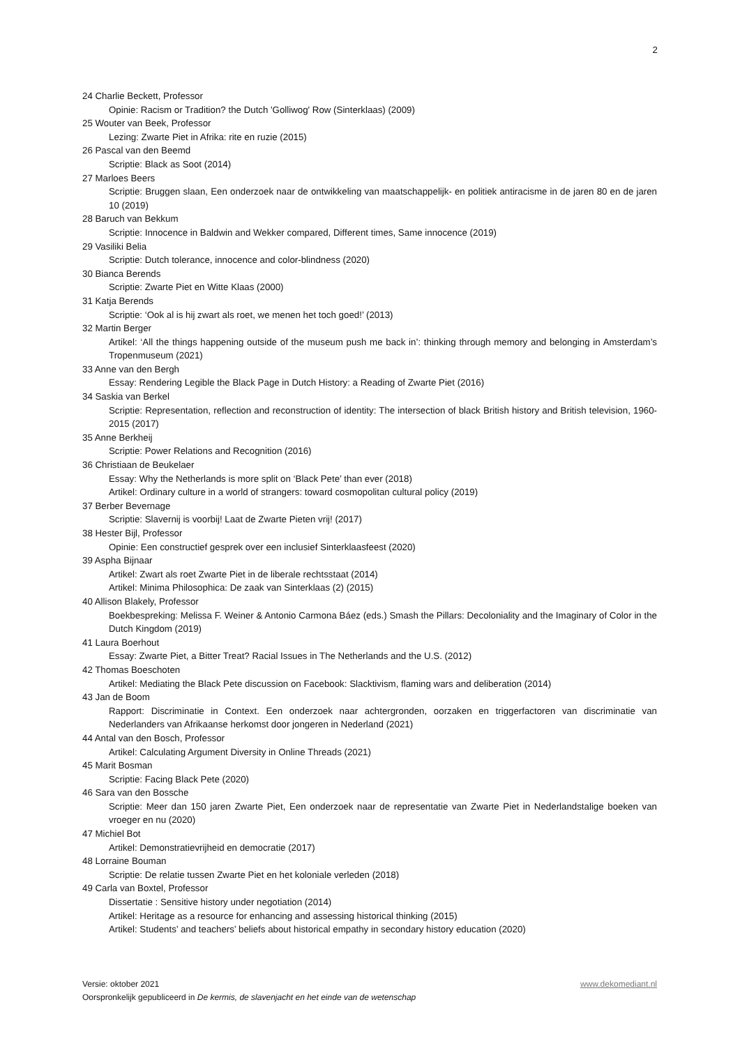2
24 Charlie Beckett, Professor
Opinie: Racism or Tradition? the Dutch 'Golliwog' Row (Sinterklaas) (2009)
25 Wouter van Beek, Professor
Lezing: Zwarte Piet in Afrika: rite en ruzie (2015)
26 Pascal van den Beemd
Scriptie: Black as Soot (2014)
27 Marloes Beers
Scriptie: Bruggen slaan, Een onderzoek naar de ontwikkeling van maatschappelijk- en politiek antiracisme in de jaren 80 en de jaren 10 (2019)
28 Baruch van Bekkum
Scriptie: Innocence in Baldwin and Wekker compared, Different times, Same innocence (2019)
29 Vasiliki Belia
Scriptie: Dutch tolerance, innocence and color-blindness (2020)
30 Bianca Berends
Scriptie: Zwarte Piet en Witte Klaas (2000)
31 Katja Berends
Scriptie: ‘Ook al is hij zwart als roet, we menen het toch goed!’ (2013)
32 Martin Berger
Artikel: ‘All the things happening outside of the museum push me back in’: thinking through memory and belonging in Amsterdam’s Tropenmuseum (2021)
33 Anne van den Bergh
Essay: Rendering Legible the Black Page in Dutch History: a Reading of Zwarte Piet (2016)
34 Saskia van Berkel
Scriptie: Representation, reflection and reconstruction of identity: The intersection of black British history and British television, 1960-2015 (2017)
35 Anne Berkheij
Scriptie: Power Relations and Recognition (2016)
36 Christiaan de Beukelaer
Essay: Why the Netherlands is more split on ‘Black Pete’ than ever (2018)
Artikel: Ordinary culture in a world of strangers: toward cosmopolitan cultural policy (2019)
37 Berber Bevernage
Scriptie: Slavernij is voorbij! Laat de Zwarte Pieten vrij! (2017)
38 Hester Bijl, Professor
Opinie: Een constructief gesprek over een inclusief Sinterklaasfeest (2020)
39 Aspha Bijnaar
Artikel: Zwart als roet Zwarte Piet in de liberale rechtsstaat (2014)
Artikel: Minima Philosophica: De zaak van Sinterklaas (2) (2015)
40 Allison Blakely, Professor
Boekbespreking: Melissa F. Weiner & Antonio Carmona Báez (eds.) Smash the Pillars: Decoloniality and the Imaginary of Color in the Dutch Kingdom (2019)
41 Laura Boerhout
Essay: Zwarte Piet, a Bitter Treat? Racial Issues in The Netherlands and the U.S. (2012)
42 Thomas Boeschoten
Artikel: Mediating the Black Pete discussion on Facebook: Slacktivism, flaming wars and deliberation (2014)
43 Jan de Boom
Rapport: Discriminatie in Context. Een onderzoek naar achtergronden, oorzaken en triggerfactoren van discriminatie van Nederlanders van Afrikaanse herkomst door jongeren in Nederland (2021)
44 Antal van den Bosch, Professor
Artikel: Calculating Argument Diversity in Online Threads (2021)
45 Marit Bosman
Scriptie: Facing Black Pete (2020)
46 Sara van den Bossche
Scriptie: Meer dan 150 jaren Zwarte Piet, Een onderzoek naar de representatie van Zwarte Piet in Nederlandstalige boeken van vroeger en nu (2020)
47 Michiel Bot
Artikel: Demonstratievrijheid en democratie (2017)
48 Lorraine Bouman
Scriptie: De relatie tussen Zwarte Piet en het koloniale verleden (2018)
49 Carla van Boxtel, Professor
Dissertatie : Sensitive history under negotiation (2014)
Artikel: Heritage as a resource for enhancing and assessing historical thinking (2015)
Artikel: Students’ and teachers’ beliefs about historical empathy in secondary history education (2020)
Versie: oktober 2021 www.dekomediant.nl
Oorspronkelijk gepubliceerd in De kermis, de slavenjacht en het einde van de wetenschap